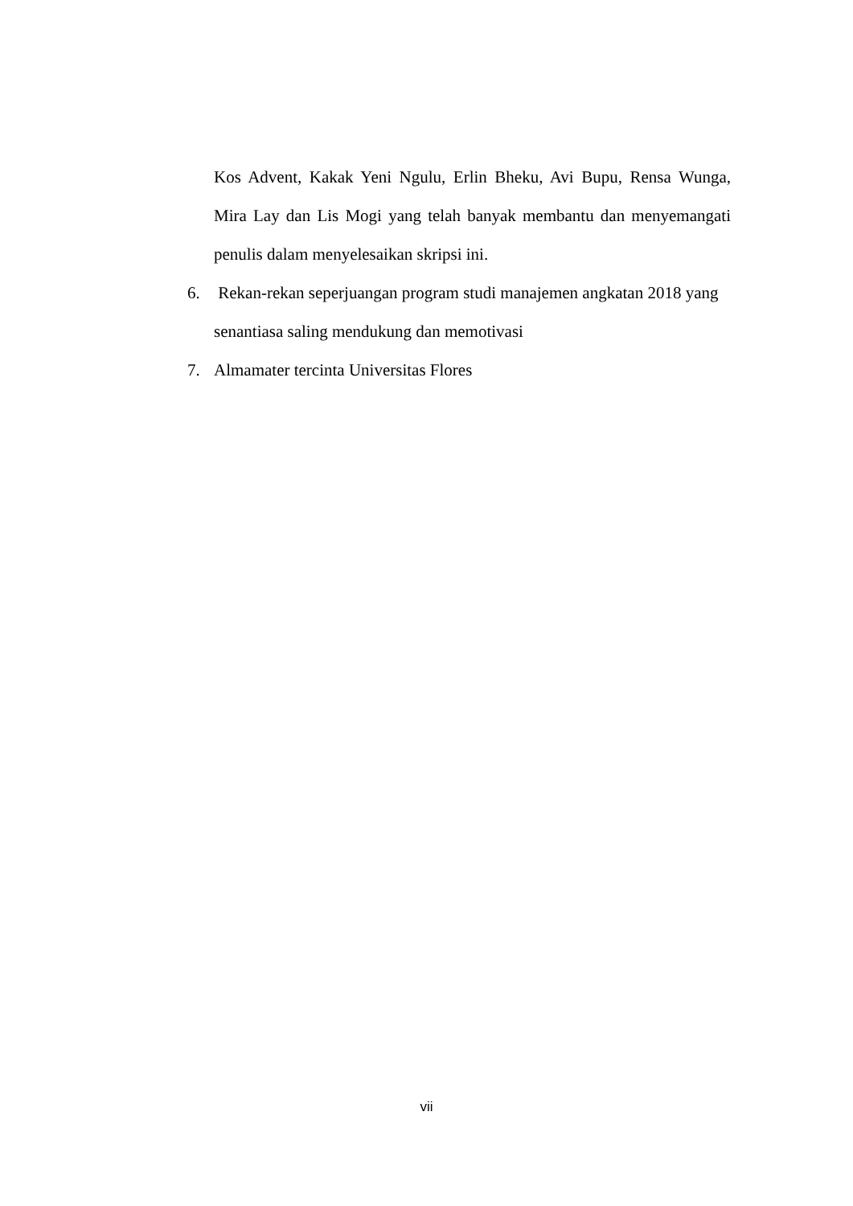Kos Advent, Kakak Yeni Ngulu, Erlin Bheku, Avi Bupu, Rensa Wunga, Mira Lay dan Lis Mogi yang telah banyak membantu dan menyemangati penulis dalam menyelesaikan skripsi ini.
6. Rekan-rekan seperjuangan program studi manajemen angkatan 2018 yang senantiasa saling mendukung dan memotivasi
7. Almamater tercinta Universitas Flores
vii